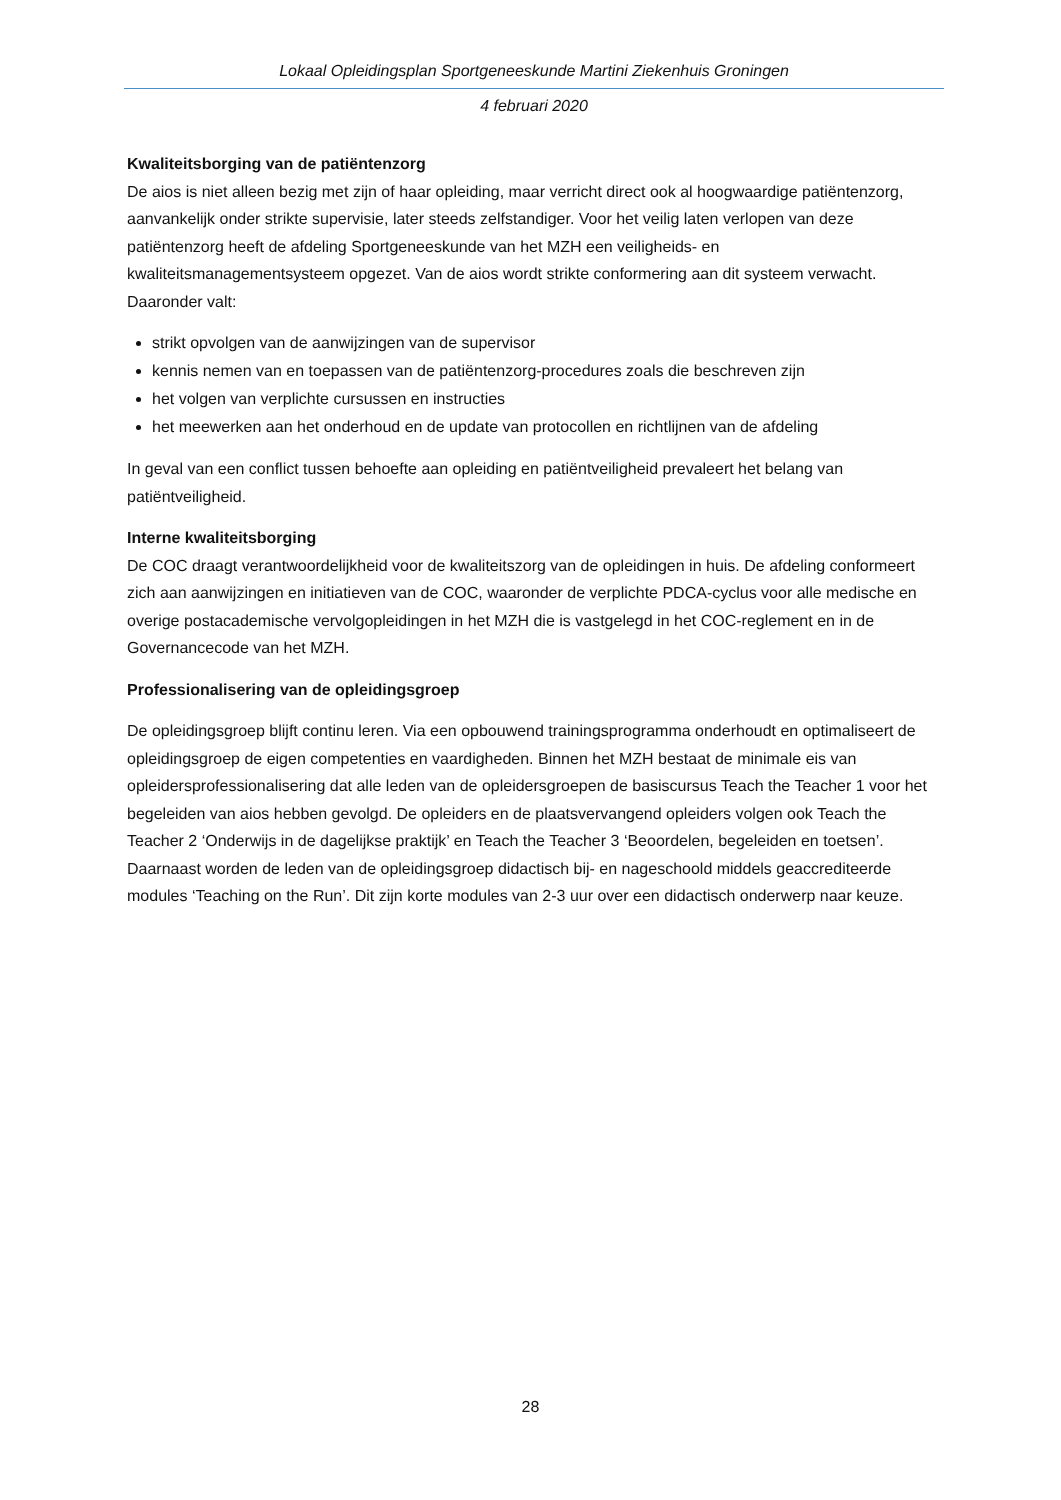Lokaal Opleidingsplan Sportgeneeskunde Martini Ziekenhuis Groningen
4 februari 2020
Kwaliteitsborging van de patiëntenzorg
De aios is niet alleen bezig met zijn of haar opleiding, maar verricht direct ook al hoogwaardige patiëntenzorg, aanvankelijk onder strikte supervisie, later steeds zelfstandiger. Voor het veilig laten verlopen van deze patiëntenzorg heeft de afdeling Sportgeneeskunde van het MZH een veiligheids- en kwaliteitsmanagementsysteem opgezet. Van de aios wordt strikte conformering aan dit systeem verwacht. Daaronder valt:
strikt opvolgen van de aanwijzingen van de supervisor
kennis nemen van en toepassen van de patiëntenzorg-procedures zoals die beschreven zijn
het volgen van verplichte cursussen en instructies
het meewerken aan het onderhoud en de update van protocollen en richtlijnen van de afdeling
In geval van een conflict tussen behoefte aan opleiding en patiëntveiligheid prevaleert het belang van patiëntveiligheid.
Interne kwaliteitsborging
De COC draagt verantwoordelijkheid voor de kwaliteitszorg van de opleidingen in huis. De afdeling conformeert zich aan aanwijzingen en initiatieven van de COC, waaronder de verplichte PDCA-cyclus voor alle medische en overige postacademische vervolgopleidingen in het MZH die is vastgelegd in het COC-reglement en in de Governancecode van het MZH.
Professionalisering van de opleidingsgroep
De opleidingsgroep blijft continu leren. Via een opbouwend trainingsprogramma onderhoudt en optimaliseert de opleidingsgroep de eigen competenties en vaardigheden. Binnen het MZH bestaat de minimale eis van opleidersprofessionalisering dat alle leden van de opleidersgroepen de basiscursus Teach the Teacher 1 voor het begeleiden van aios hebben gevolgd. De opleiders en de plaatsvervangend opleiders volgen ook Teach the Teacher 2 ‘Onderwijs in de dagelijkse praktijk’ en Teach the Teacher 3 ‘Beoordelen, begeleiden en toetsen’. Daarnaast worden de leden van de opleidingsgroep didactisch bij- en nageschoold middels geaccrediteerde modules ‘Teaching on the Run’. Dit zijn korte modules van 2-3 uur over een didactisch onderwerp naar keuze.
28